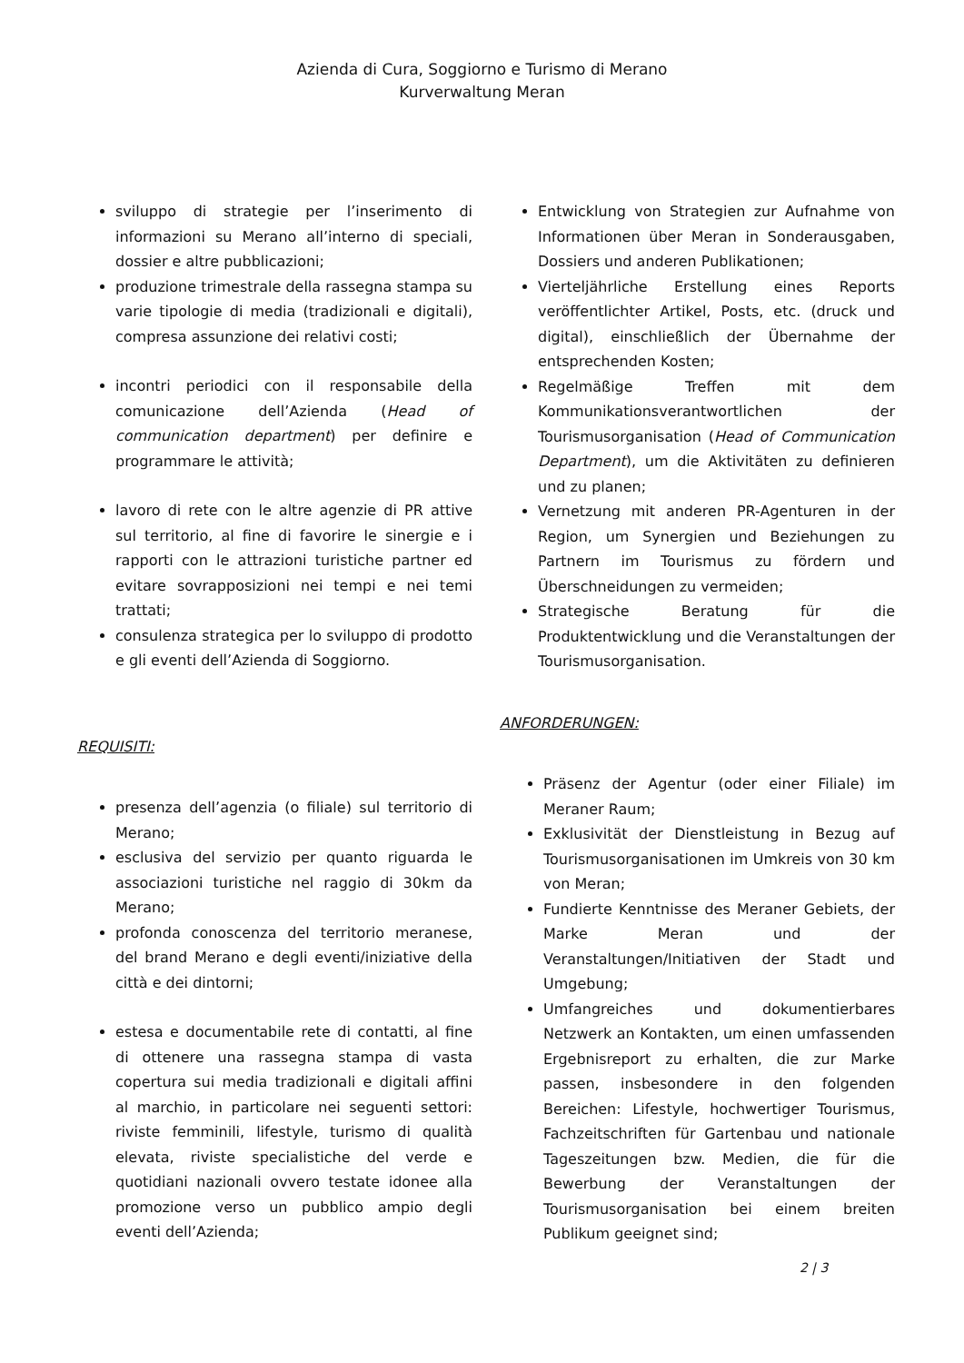Azienda di Cura, Soggiorno e Turismo di Merano
Kurverwaltung Meran
sviluppo di strategie per l’inserimento di informazioni su Merano all’interno di speciali, dossier e altre pubblicazioni;
produzione trimestrale della rassegna stampa su varie tipologie di media (tradizionali e digitali), compresa assunzione dei relativi costi;
incontri periodici con il responsabile della comunicazione dell’Azienda (Head of communication department) per definire e programmare le attività;
lavoro di rete con le altre agenzie di PR attive sul territorio, al fine di favorire le sinergie e i rapporti con le attrazioni turistiche partner ed evitare sovrapposizioni nei tempi e nei temi trattati;
consulenza strategica per lo sviluppo di prodotto e gli eventi dell’Azienda di Soggiorno.
REQUISITI:
presenza dell’agenzia (o filiale) sul territorio di Merano;
esclusiva del servizio per quanto riguarda le associazioni turistiche nel raggio di 30km da Merano;
profonda conoscenza del territorio meranese, del brand Merano e degli eventi/iniziative della città e dei dintorni;
estesa e documentabile rete di contatti, al fine di ottenere una rassegna stampa di vasta copertura sui media tradizionali e digitali affini al marchio, in particolare nei seguenti settori: riviste femminili, lifestyle, turismo di qualità elevata, riviste specialistiche del verde e quotidiani nazionali ovvero testate idonee alla promozione verso un pubblico ampio degli eventi dell’Azienda;
Entwicklung von Strategien zur Aufnahme von Informationen über Meran in Sonderausgaben, Dossiers und anderen Publikationen;
Vierteljährliche Erstellung eines Reports veröffentlichter Artikel, Posts, etc. (druck und digital), einschließlich der Übernahme der entsprechenden Kosten;
Regelmäßige Treffen mit dem Kommunikationsverantwortlichen der Tourismusorganisation (Head of Communication Department), um die Aktivitäten zu definieren und zu planen;
Vernetzung mit anderen PR-Agenturen in der Region, um Synergien und Beziehungen zu Partnern im Tourismus zu fördern und Überschneidungen zu vermeiden;
Strategische Beratung für die Produktentwicklung und die Veranstaltungen der Tourismusorganisation.
ANFORDERUNGEN:
Präsenz der Agentur (oder einer Filiale) im Meraner Raum;
Exklusivität der Dienstleistung in Bezug auf Tourismusorganisationen im Umkreis von 30 km von Meran;
Fundierte Kenntnisse des Meraner Gebiets, der Marke Meran und der Veranstaltungen/Initiativen der Stadt und Umgebung;
Umfangreiches und dokumentierbares Netzwerk an Kontakten, um einen umfassenden Ergebnisreport zu erhalten, die zur Marke passen, insbesondere in den folgenden Bereichen: Lifestyle, hochwertiger Tourismus, Fachzeitschriften für Gartenbau und nationale Tageszeitungen bzw. Medien, die für die Bewerbung der Veranstaltungen der Tourismusorganisation bei einem breiten Publikum geeignet sind;
2 | 3